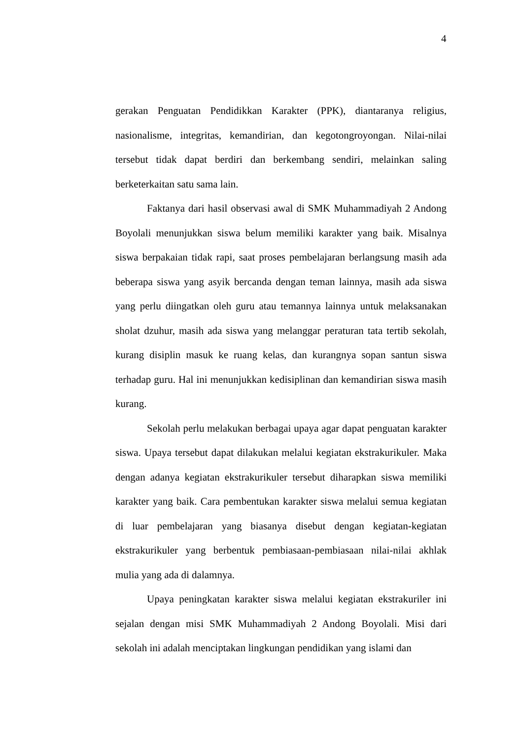4
gerakan Penguatan Pendidikkan Karakter (PPK), diantaranya religius, nasionalisme, integritas, kemandirian, dan kegotongroyongan. Nilai-nilai tersebut tidak dapat berdiri dan berkembang sendiri, melainkan saling berketerkaitan satu sama lain.
Faktanya dari hasil observasi awal di SMK Muhammadiyah 2 Andong Boyolali menunjukkan siswa belum memiliki karakter yang baik. Misalnya siswa berpakaian tidak rapi, saat proses pembelajaran berlangsung masih ada beberapa siswa yang asyik bercanda dengan teman lainnya, masih ada siswa yang perlu diingatkan oleh guru atau temannya lainnya untuk melaksanakan sholat dzuhur, masih ada siswa yang melanggar peraturan tata tertib sekolah, kurang disiplin masuk ke ruang kelas, dan kurangnya sopan santun siswa terhadap guru. Hal ini menunjukkan kedisiplinan dan kemandirian siswa masih kurang.
Sekolah perlu melakukan berbagai upaya agar dapat penguatan karakter siswa. Upaya tersebut dapat dilakukan melalui kegiatan ekstrakurikuler. Maka dengan adanya kegiatan ekstrakurikuler tersebut diharapkan siswa memiliki karakter yang baik. Cara pembentukan karakter siswa melalui semua kegiatan di luar pembelajaran yang biasanya disebut dengan kegiatan-kegiatan ekstrakurikuler yang berbentuk pembiasaan-pembiasaan nilai-nilai akhlak mulia yang ada di dalamnya.
Upaya peningkatan karakter siswa melalui kegiatan ekstrakuriler ini sejalan dengan misi SMK Muhammadiyah 2 Andong Boyolali. Misi dari sekolah ini adalah menciptakan lingkungan pendidikan yang islami dan